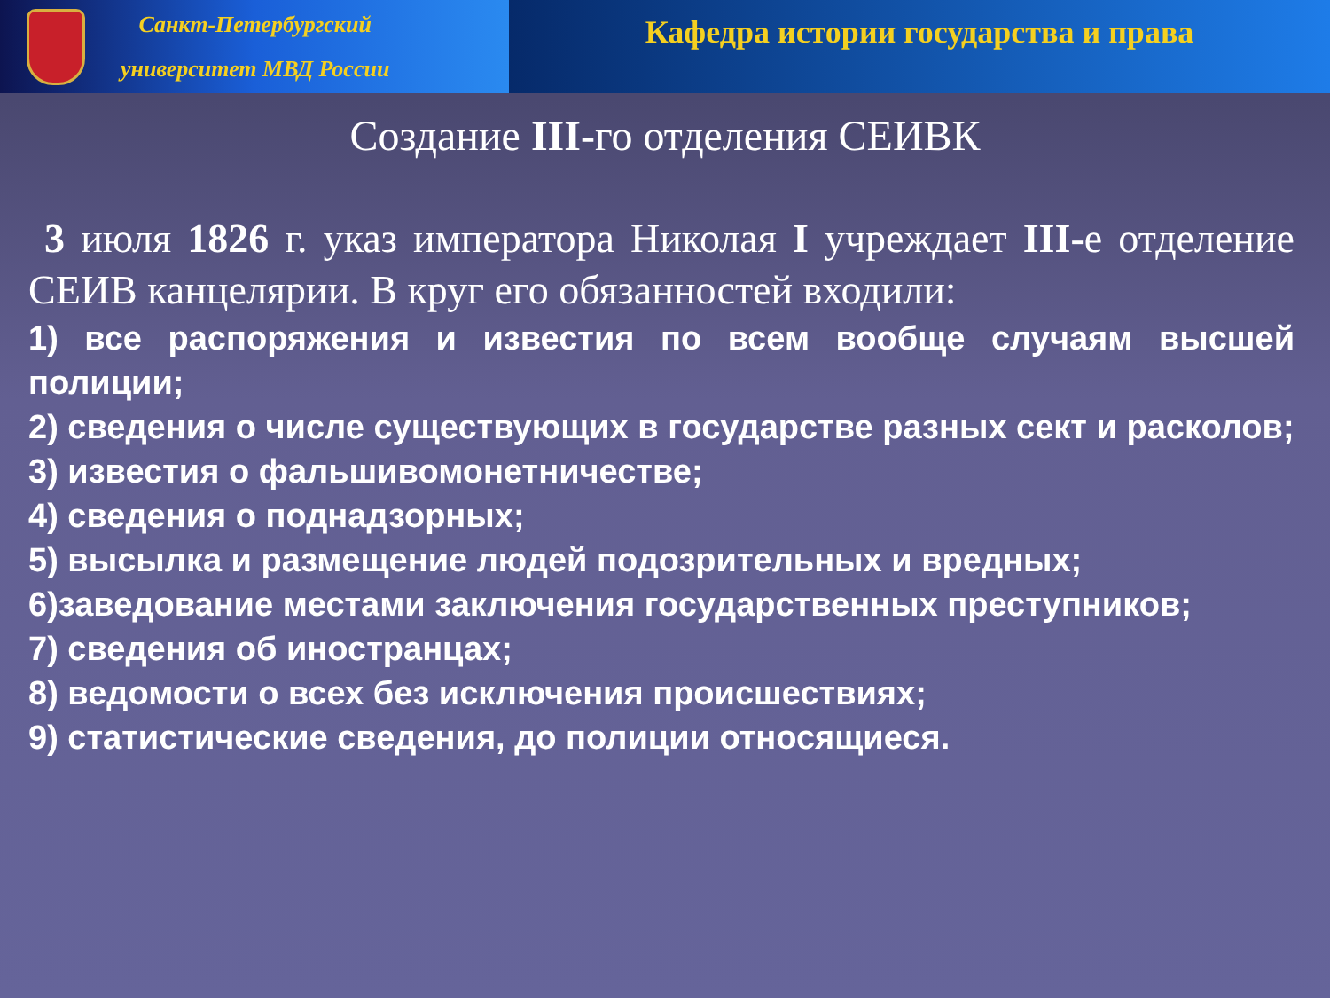Санкт-Петербургский
университет МВД России
Кафедра истории государства и права
Создание III-го отделения СЕИВК
3 июля 1826 г. указ императора Николая I учреждает III-е отделение СЕИВ канцелярии. В круг его обязанностей входили:
1) все распоряжения и известия по всем вообще случаям высшей полиции;
2) сведения о числе существующих в государстве разных сект и расколов;
3) известия о фальшивомонетничестве;
4) сведения о поднадзорных;
5) высылка и размещение людей подозрительных и вредных;
6)заведование местами заключения государственных преступников;
7) сведения об иностранцах;
8) ведомости о всех без исключения происшествиях;
9) статистические сведения, до полиции относящиеся.